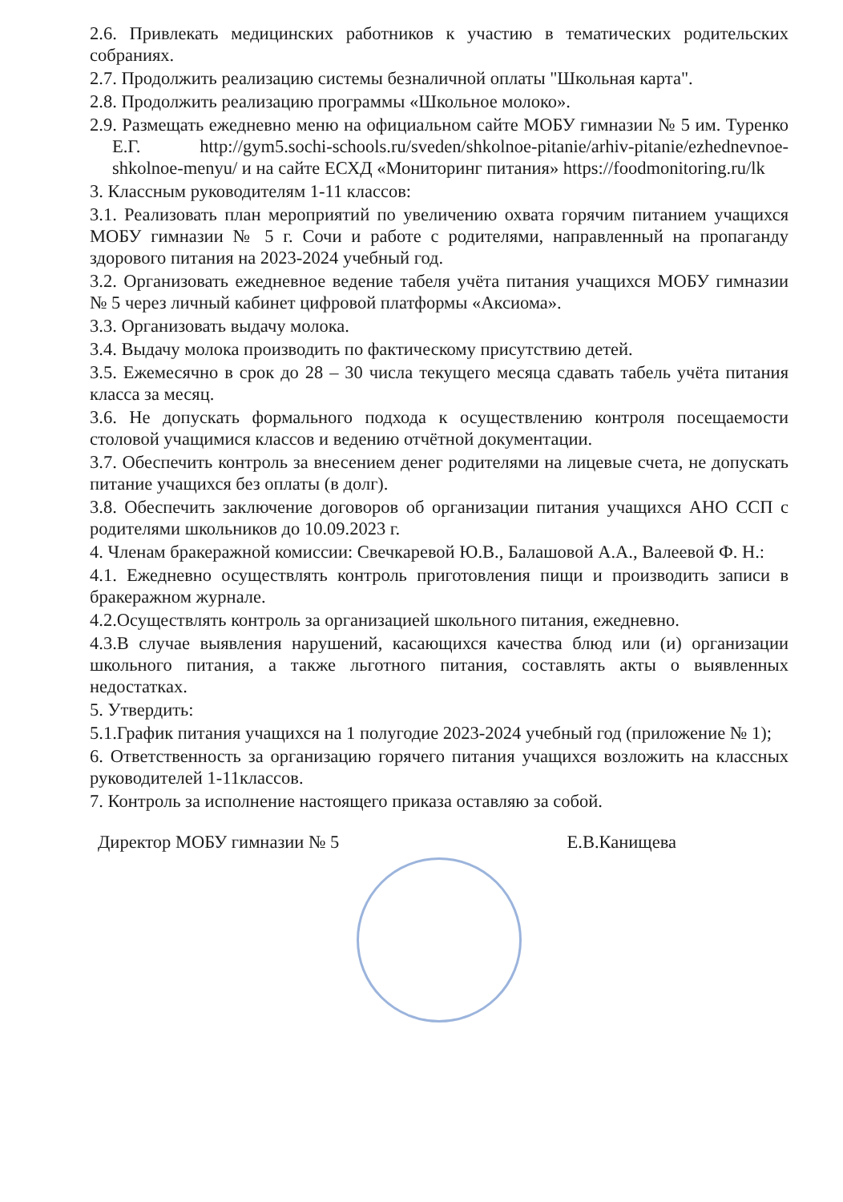2.6. Привлекать медицинских работников к участию в тематических родительских собраниях.
2.7. Продолжить реализацию системы безналичной оплаты "Школьная карта".
2.8. Продолжить реализацию программы «Школьное молоко».
2.9. Размещать ежедневно меню на официальном сайте МОБУ гимназии № 5 им. Туренко Е.Г. http://gym5.sochi-schools.ru/sveden/shkolnoe-pitanie/arhiv-pitanie/ezhednevnoe-shkolnoe-menyu/ и на сайте ЕСХД «Мониторинг питания» https://foodmonitoring.ru/lk
3. Классным руководителям 1-11 классов:
3.1. Реализовать план мероприятий по увеличению охвата горячим питанием учащихся МОБУ гимназии № 5 г. Сочи и работе с родителями, направленный на пропаганду здорового питания на 2023-2024 учебный год.
3.2. Организовать ежедневное ведение табеля учёта питания учащихся МОБУ гимназии № 5 через личный кабинет цифровой платформы «Аксиома».
3.3. Организовать выдачу молока.
3.4. Выдачу молока производить по фактическому присутствию детей.
3.5. Ежемесячно в срок до 28 – 30 числа текущего месяца сдавать табель учёта питания класса за месяц.
3.6. Не допускать формального подхода к осуществлению контроля посещаемости столовой учащимися классов и ведению отчётной документации.
3.7. Обеспечить контроль за внесением денег родителями на лицевые счета, не допускать питание учащихся без оплаты (в долг).
3.8. Обеспечить заключение договоров об организации питания учащихся АНО ССП с родителями школьников до 10.09.2023 г.
4. Членам бракеражной комиссии: Свечкаревой Ю.В., Балашовой А.А., Валеевой Ф. Н.:
4.1. Ежедневно осуществлять контроль приготовления пищи и производить записи в бракеражном журнале.
4.2.Осуществлять контроль за организацией школьного питания, ежедневно.
4.3.В случае выявления нарушений, касающихся качества блюд или (и) организации школьного питания, а также льготного питания, составлять акты о выявленных недостатках.
5. Утвердить:
5.1.График питания учащихся на 1 полугодие 2023-2024 учебный год (приложение № 1);
6. Ответственность за организацию горячего питания учащихся возложить на классных руководителей 1-11классов.
7. Контроль за исполнение настоящего приказа оставляю за собой.
Директор МОБУ гимназии № 5 Е.В.Канищева